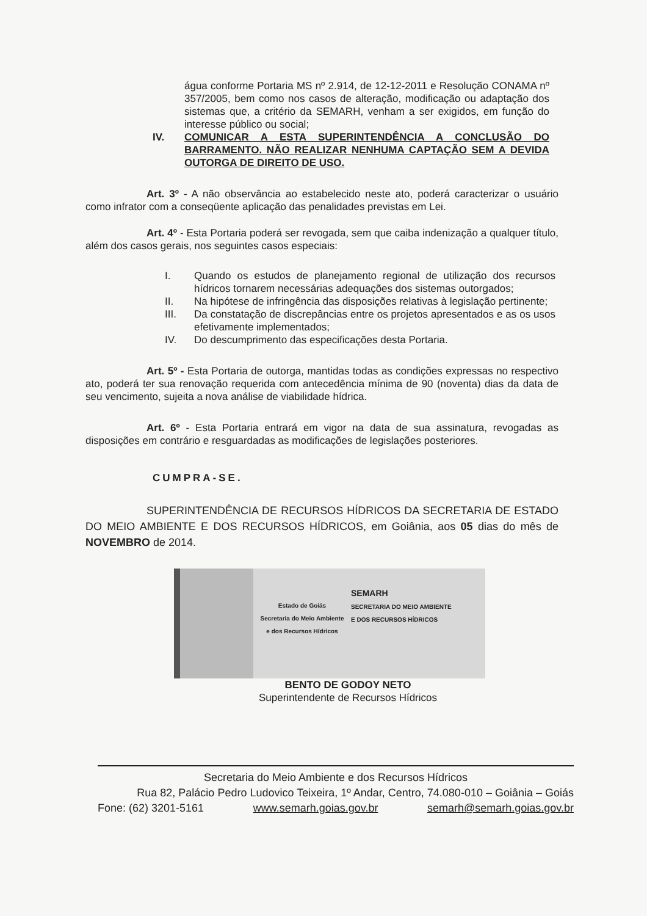água conforme Portaria MS nº 2.914, de 12-12-2011 e Resolução CONAMA nº 357/2005, bem como nos casos de alteração, modificação ou adaptação dos sistemas que, a critério da SEMARH, venham a ser exigidos, em função do interesse público ou social;
IV. COMUNICAR A ESTA SUPERINTENDÊNCIA A CONCLUSÃO DO BARRAMENTO. NÃO REALIZAR NENHUMA CAPTAÇÃO SEM A DEVIDA OUTORGA DE DIREITO DE USO.
Art. 3º - A não observância ao estabelecido neste ato, poderá caracterizar o usuário como infrator com a conseqüente aplicação das penalidades previstas em Lei.
Art. 4º - Esta Portaria poderá ser revogada, sem que caiba indenização a qualquer título, além dos casos gerais, nos seguintes casos especiais:
I. Quando os estudos de planejamento regional de utilização dos recursos hídricos tornarem necessárias adequações dos sistemas outorgados;
II. Na hipótese de infringência das disposições relativas à legislação pertinente;
III. Da constatação de discrepâncias entre os projetos apresentados e as os usos efetivamente implementados;
IV. Do descumprimento das especificações desta Portaria.
Art. 5º - Esta Portaria de outorga, mantidas todas as condições expressas no respectivo ato, poderá ter sua renovação requerida com antecedência mínima de 90 (noventa) dias da data de seu vencimento, sujeita a nova análise de viabilidade hídrica.
Art. 6º - Esta Portaria entrará em vigor na data de sua assinatura, revogadas as disposições em contrário e resguardadas as modificações de legislações posteriores.
CUMPRA-SE.
SUPERINTENDÊNCIA DE RECURSOS HÍDRICOS DA SECRETARIA DE ESTADO DO MEIO AMBIENTE E DOS RECURSOS HÍDRICOS, em Goiânia, aos 05 dias do mês de NOVEMBRO de 2014.
Estado de Goiás
Secretaria do Meio Ambiente
e dos Recursos Hídricos
SEMARH
SECRETARIA DO MEIO AMBIENTE
E DOS RECURSOS HÍDRICOS
BENTO DE GODOY NETO
Superintendente de Recursos Hídricos
Secretaria do Meio Ambiente e dos Recursos Hídricos
Rua 82, Palácio Pedro Ludovico Teixeira, 1º Andar, Centro, 74.080-010 – Goiânia – Goiás
Fone: (62) 3201-5161 www.semarh.goias.gov.br semarh@semarh.goias.gov.br